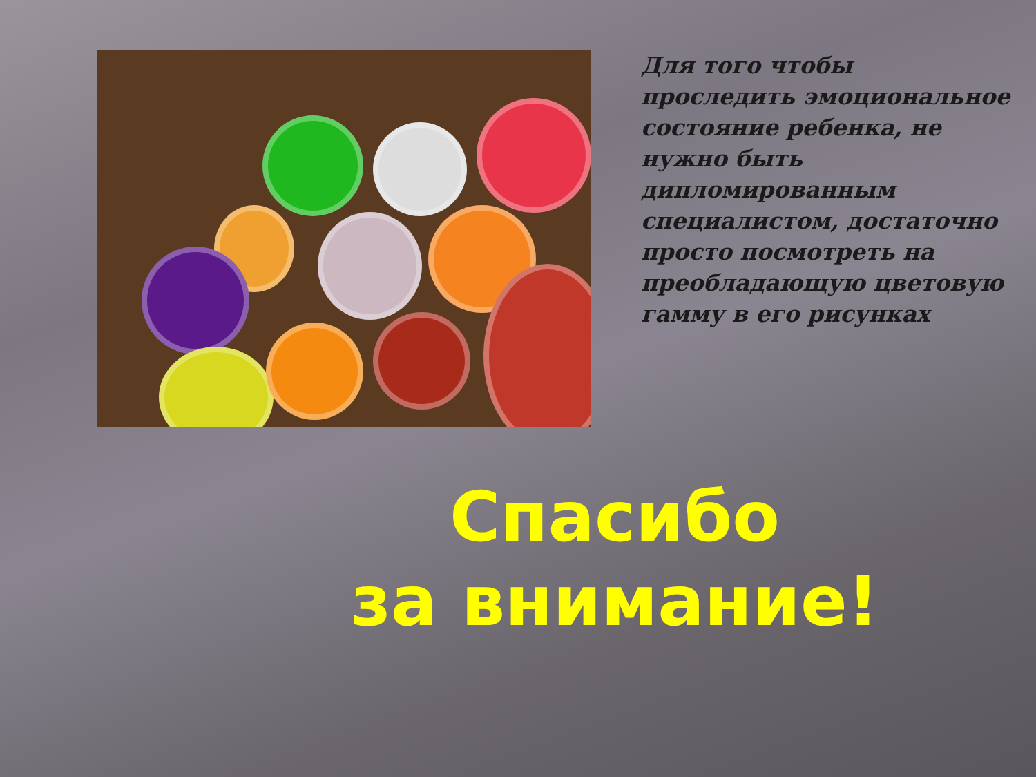Для того чтобы проследить эмоциональное состояние ребенка, не нужно быть дипломированным специалистом, достаточно просто посмотреть на преобладающую цветовую гамму в его рисунках
Спасибо
за внимание!